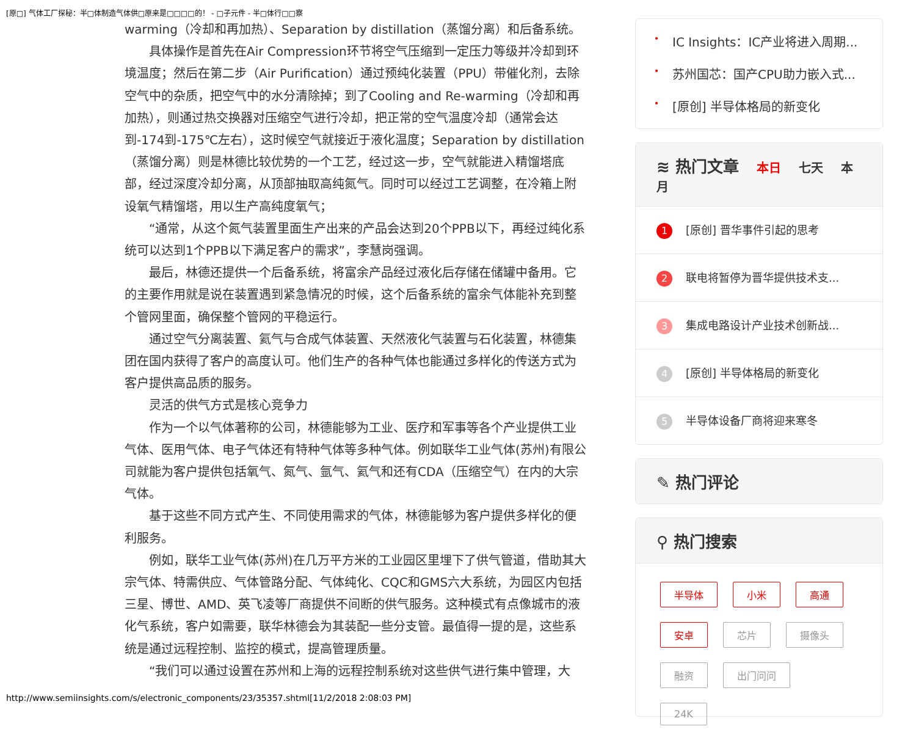[原□] 气体工厂探秘：半□体制造气体供□原来是□□□□的！ - □子元件 - 半□体行□□察
warming（冷却和再加热）、Separation by distillation（蒸馏分离）和后备系统。
具体操作是首先在Air Compression环节将空气压缩到一定压力等级并冷却到环境温度；然后在第二步（Air Purification）通过预纯化装置（PPU）带催化剂，去除空气中的杂质，把空气中的水分清除掉；到了Cooling and Re-warming（冷却和再加热），则通过热交换器对压缩空气进行冷却，把正常的空气温度冷却（通常会达到-174到-175℃左右），这时候空气就接近于液化温度；Separation by distillation（蒸馏分离）则是林德比较优势的一个工艺，经过这一步，空气就能进入精馏塔底部，经过深度冷却分离，从顶部抽取高纯氮气。同时可以经过工艺调整，在冷箱上附设氧气精馏塔，用以生产高纯度氧气；
“通常，从这个氮气装置里面生产出来的产品会达到20个PPB以下，再经过纯化系统可以达到1个PPB以下满足客户的需求”，李慧岗强调。
最后，林德还提供一个后备系统，将富余产品经过液化后存储在储罐中备用。它的主要作用就是说在装置遇到紧急情况的时候，这个后备系统的富余气体能补充到整个管网里面，确保整个管网的平稳运行。
通过空气分离装置、氦气与合成气体装置、天然液化气装置与石化装置，林德集团在国内获得了客户的高度认可。他们生产的各种气体也能通过多样化的传送方式为客户提供高品质的服务。
灵活的供气方式是核心竞争力
作为一个以气体著称的公司，林德能够为工业、医疗和军事等各个产业提供工业气体、医用气体、电子气体还有特种气体等多种气体。例如联华工业气体(苏州)有限公司就能为客户提供包括氧气、氮气、氩气、氦气和还有CDA（压缩空气）在内的大宗气体。
基于这些不同方式产生、不同使用需求的气体，林德能够为客户提供多样化的便利服务。
例如，联华工业气体(苏州)在几万平方米的工业园区里埋下了供气管道，借助其大宗气体、特需供应、气体管路分配、气体纯化、CQC和GMS六大系统，为园区内包括三星、博世、AMD、英飞凌等厂商提供不间断的供气服务。这种模式有点像城市的液化气系统，客户如需要，联华林德会为其装配一些分支管。最值得一提的是，这些系统是通过远程控制、监控的模式，提高管理质量。
“我们可以通过设置在苏州和上海的远程控制系统对这些供气进行集中管理，大
• IC Insights：IC产业将进入周期...
• 苏州国芯：国产CPU助力嵌入式...
• [原创] 半导体格局的新变化
≋ 热门文章 本日 七天 本月
1 [原创] 晋华事件引起的思考
2 联电将暂停为晋华提供技术支...
3 集成电路设计产业技术创新战...
4 [原创] 半导体格局的新变化
5 半导体设备厂商将迎来寒冬
✎ 热门评论
⚲ 热门搜索
半导体 小米 高通 安卓 芯片 摄像头 融资 出门问问 24K
http://www.semiinsights.com/s/electronic_components/23/35357.shtml[11/2/2018 2:08:03 PM]